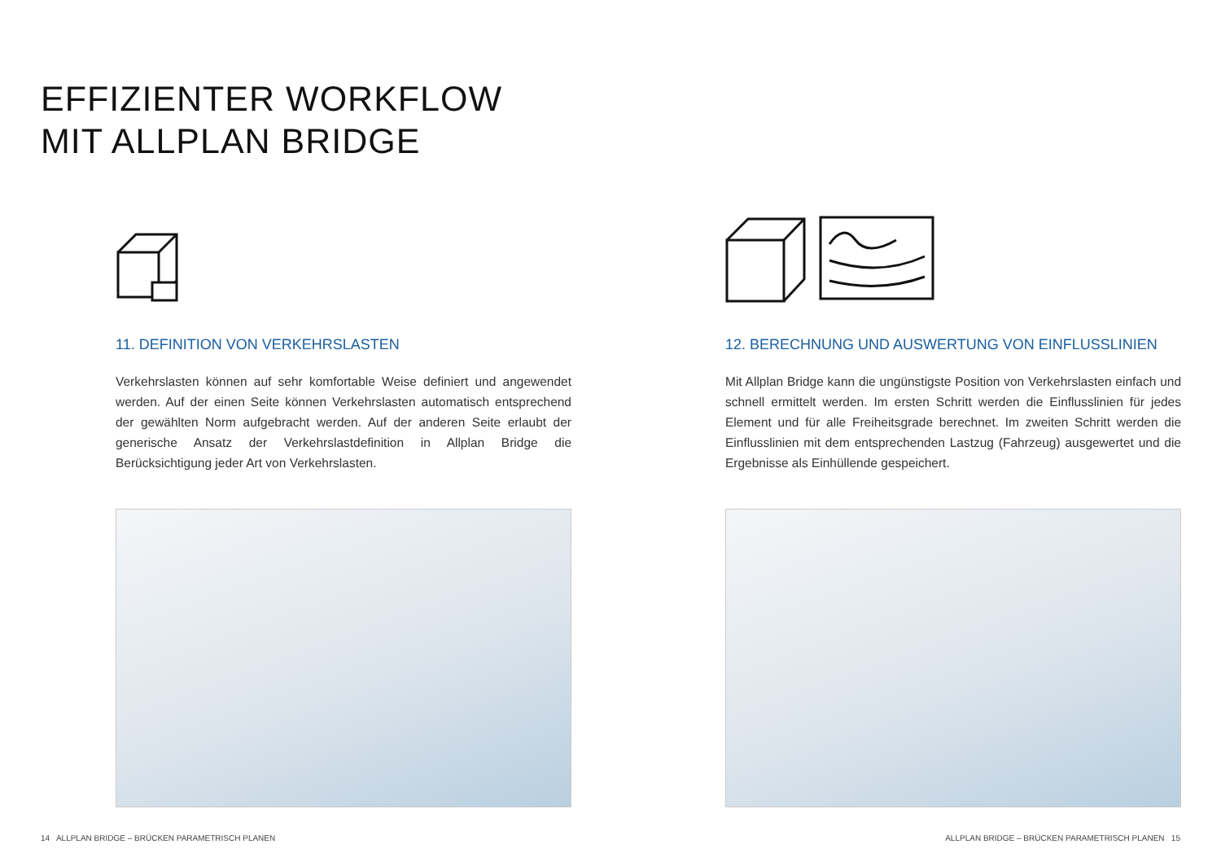EFFIZIENTER WORKFLOW
MIT ALLPLAN BRIDGE
11. DEFINITION VON VERKEHRSLASTEN
Verkehrslasten können auf sehr komfortable Weise definiert und angewendet werden. Auf der einen Seite können Verkehrslasten automatisch entsprechend der gewählten Norm aufgebracht werden. Auf der anderen Seite erlaubt der generische Ansatz der Verkehrslastdefinition in Allplan Bridge die Berücksichtigung jeder Art von Verkehrslasten.
12. BERECHNUNG UND AUSWERTUNG VON EINFLUSSLINIEN
Mit Allplan Bridge kann die ungünstigste Position von Verkehrslasten einfach und schnell ermittelt werden. Im ersten Schritt werden die Einflusslinien für jedes Element und für alle Freiheitsgrade berechnet. Im zweiten Schritt werden die Einflusslinien mit dem entsprechenden Lastzug (Fahrzeug) ausgewertet und die Ergebnisse als Einhüllende gespeichert.
14 ALLPLAN BRIDGE – BRÜCKEN PARAMETRISCH PLANEN
ALLPLAN BRIDGE – BRÜCKEN PARAMETRISCH PLANEN 15